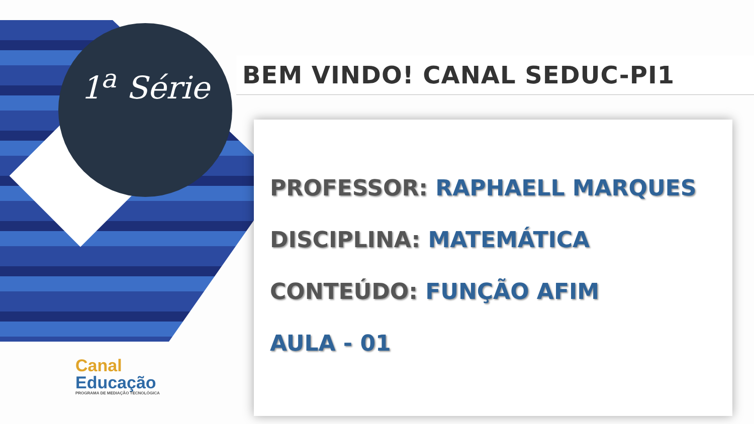1<sup>a</sup> Série
BEM VINDO! CANAL SEDUC-PI1
PROFESSOR: RAPHAELL MARQUES
DISCIPLINA: MATEMÁTICA
CONTEÚDO: FUNÇÃO AFIM
AULA - 01
Canal
Educação
PROGRAMA DE MEDIAÇÃO TECNOLÓGICA